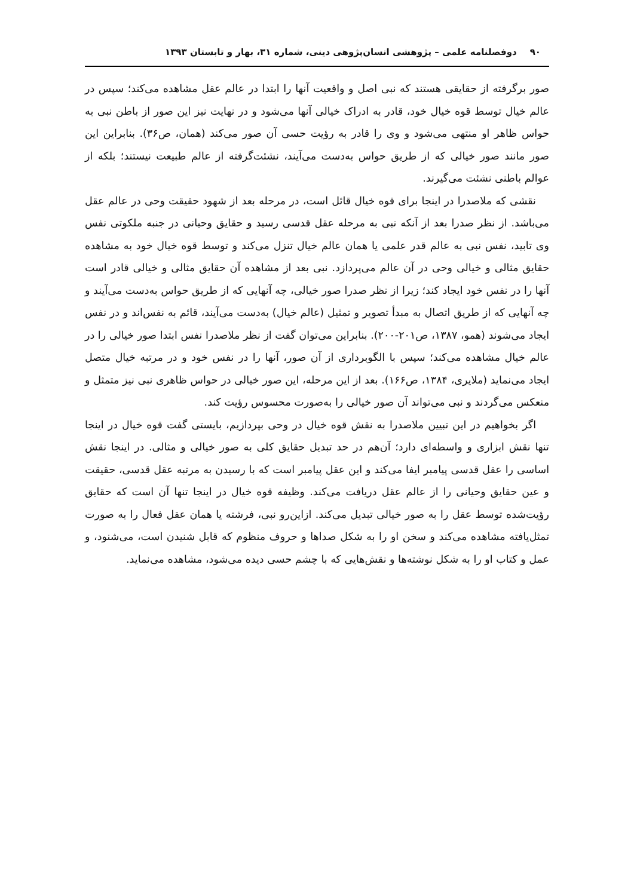۹۰ دوفصلنامه علمی – پژوهشی انسان‌پژوهی دینی، شماره ۳۱، بهار و تابستان ۱۳۹۳
صور برگرفته از حقایقی هستند که نبی اصل و واقعیت آنها را ابتدا در عالم عقل مشاهده می‌کند؛ سپس در عالم خیال توسط قوه خیال خود، قادر به ادراک خیالی آنها می‌شود و در نهایت نیز این صور از باطن نبی به حواس ظاهر او منتهی می‌شود و وی را قادر به رؤیت حسی آن صور می‌کند (همان، ص۳۶). بنابراین این صور مانند صور خیالی که از طریق حواس به‌دست می‌آیند، نشئت‌گرفته از عالم طبیعت نیستند؛ بلکه از عوالم باطنی نشئت می‌گیرند.
نقشی که ملاصدرا در اینجا برای قوه خیال قائل است، در مرحله بعد از شهود حقیقت وحی در عالم عقل می‌باشد. از نظر صدرا بعد از آنکه نبی به مرحله عقل قدسی رسید و حقایق وحیانی در جنبه ملکوتی نفس وی تابید، نفس نبی به عالم قدر علمی یا همان عالم خیال تنزل می‌کند و توسط قوه خیال خود به مشاهده حقایق مثالی و خیالی وحی در آن عالم می‌پردازد. نبی بعد از مشاهده آن حقایق مثالی و خیالی قادر است آنها را در نفس خود ایجاد کند؛ زیرا از نظر صدرا صور خیالی، چه آنهایی که از طریق حواس به‌دست می‌آیند و چه آنهایی که از طریق اتصال به مبدأ تصویر و تمثیل (عالم خیال) به‌دست می‌آیند، قائم به نفس‌اند و در نفس ایجاد می‌شوند (همو، ۱۳۸۷، ص۲۰۱-۲۰۰). بنابراین می‌توان گفت از نظر ملاصدرا نفس ابتدا صور خیالی را در عالم خیال مشاهده می‌کند؛ سپس با الگوبرداری از آن صور، آنها را در نفس خود و در مرتبه خیال متصل ایجاد می‌نماید (ملایری، ۱۳۸۴، ص۱۶۶). بعد از این مرحله، این صور خیالی در حواس ظاهری نبی نیز متمثل و منعکس می‌گردند و نبی می‌تواند آن صور خیالی را به‌صورت محسوس رؤیت کند.
اگر بخواهیم در این تبیین ملاصدرا به نقش قوه خیال در وحی بپردازیم، بایستی گفت قوه خیال در اینجا تنها نقش ابزاری و واسطه‌ای دارد؛ آن‌هم در حد تبدیل حقایق کلی به صور خیالی و مثالی. در اینجا نقش اساسی را عقل قدسی پیامبر ایفا می‌کند و این عقل پیامبر است که با رسیدن به مرتبه عقل قدسی، حقیقت و عین حقایق وحیانی را از عالم عقل دریافت می‌کند. وظیفه قوه خیال در اینجا تنها آن است که حقایق رؤیت‌شده توسط عقل را به صور خیالی تبدیل می‌کند. ازاین‌رو نبی، فرشته یا همان عقل فعال را به صورت تمثل‌یافته مشاهده می‌کند و سخن او را به شکل صداها و حروف منظوم که قابل شنیدن است، می‌شنود، و عمل و کتاب او را به شکل نوشته‌ها و نقش‌هایی که با چشم حسی دیده می‌شود، مشاهده می‌نماید.